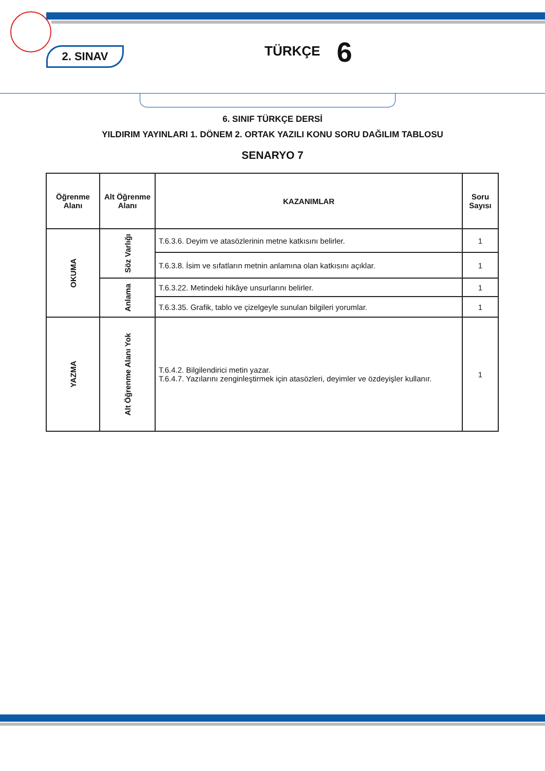2. SINAV TÜRKÇE 6
6. SINIF TÜRKÇE DERSİ
YILDIRIM YAYINLARI 1. DÖNEM 2. ORTAK YAZILI KONU SORU DAĞILIM TABLOSU
SENARYO 7
| Öğrenme Alanı | Alt Öğrenme Alanı | KAZANIMLAR | Soru Sayısı |
| --- | --- | --- | --- |
| OKUMA | Söz Varlığı | T.6.3.6. Deyim ve atasözlerinin metne katkısını belirler. | 1 |
| | | T.6.3.8. İsim ve sıfatların metnin anlamına olan katkısını açıklar. | 1 |
| | Anlama | T.6.3.22. Metindeki hikâye unsurlarını belirler. | 1 |
| | | T.6.3.35. Grafik, tablo ve çizelgeyle sunulan bilgileri yorumlar. | 1 |
| YAZMA | Alt Öğrenme Alanı Yok | T.6.4.2. Bilgilendirici metin yazar. T.6.4.7. Yazılarını zenginleştirmek için atasözleri, deyimler ve özdeyişler kullanır. | 1 |